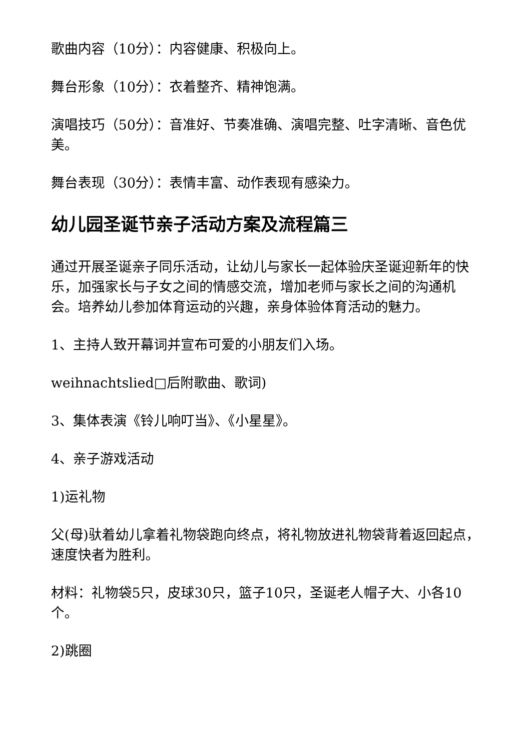歌曲内容（10分）：内容健康、积极向上。
舞台形象（10分）：衣着整齐、精神饱满。
演唱技巧（50分）：音准好、节奏准确、演唱完整、吐字清晰、音色优美。
舞台表现（30分）：表情丰富、动作表现有感染力。
幼儿园圣诞节亲子活动方案及流程篇三
通过开展圣诞亲子同乐活动，让幼儿与家长一起体验庆圣诞迎新年的快乐，加强家长与子女之间的情感交流，增加老师与家长之间的沟通机会。培养幼儿参加体育运动的兴趣，亲身体验体育活动的魅力。
1、主持人致开幕词并宣布可爱的小朋友们入场。
weihnachtslied□后附歌曲、歌词)
3、集体表演《铃儿响叮当》、《小星星》。
4、亲子游戏活动
1)运礼物
父(母)驮着幼儿拿着礼物袋跑向终点，将礼物放进礼物袋背着返回起点，速度快者为胜利。
材料：礼物袋5只，皮球30只，篮子10只，圣诞老人帽子大、小各10个。
2)跳圈